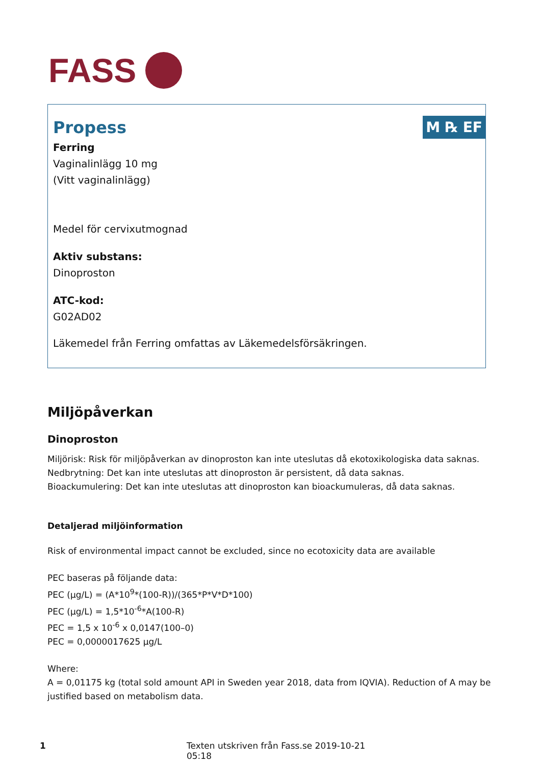FASS
M ℞ EF
Propess
Ferring
Vaginalinlägg 10 mg
(Vitt vaginalinlägg)
Medel för cervixutmognad
Aktiv substans:
Dinoproston
ATC-kod:
G02AD02
Läkemedel från Ferring omfattas av Läkemedelsförsäkringen.
Miljöpåverkan
Dinoproston
Miljörisk: Risk för miljöpåverkan av dinoproston kan inte uteslutas då ekotoxikologiska data saknas.
Nedbrytning: Det kan inte uteslutas att dinoproston är persistent, då data saknas.
Bioackumulering: Det kan inte uteslutas att dinoproston kan bioackumuleras, då data saknas.
Detaljerad miljöinformation
Risk of environmental impact cannot be excluded, since no ecotoxicity data are available
PEC baseras på följande data:
PEC (µg/L) = (A*10<sup>9</sup>*(100-R))/(365*P*V*D*100)
PEC (µg/L) = 1,5*10<sup>-6</sup>*A(100-R)
PEC = 1,5 x 10<sup>-6</sup> x 0,0147(100–0)
PEC = 0,0000017625 µg/L
Where:
A = 0,01175 kg (total sold amount API in Sweden year 2018, data from IQVIA). Reduction of A may be justified based on metabolism data.
1 Texten utskriven från Fass.se 2019-10-21 05:18